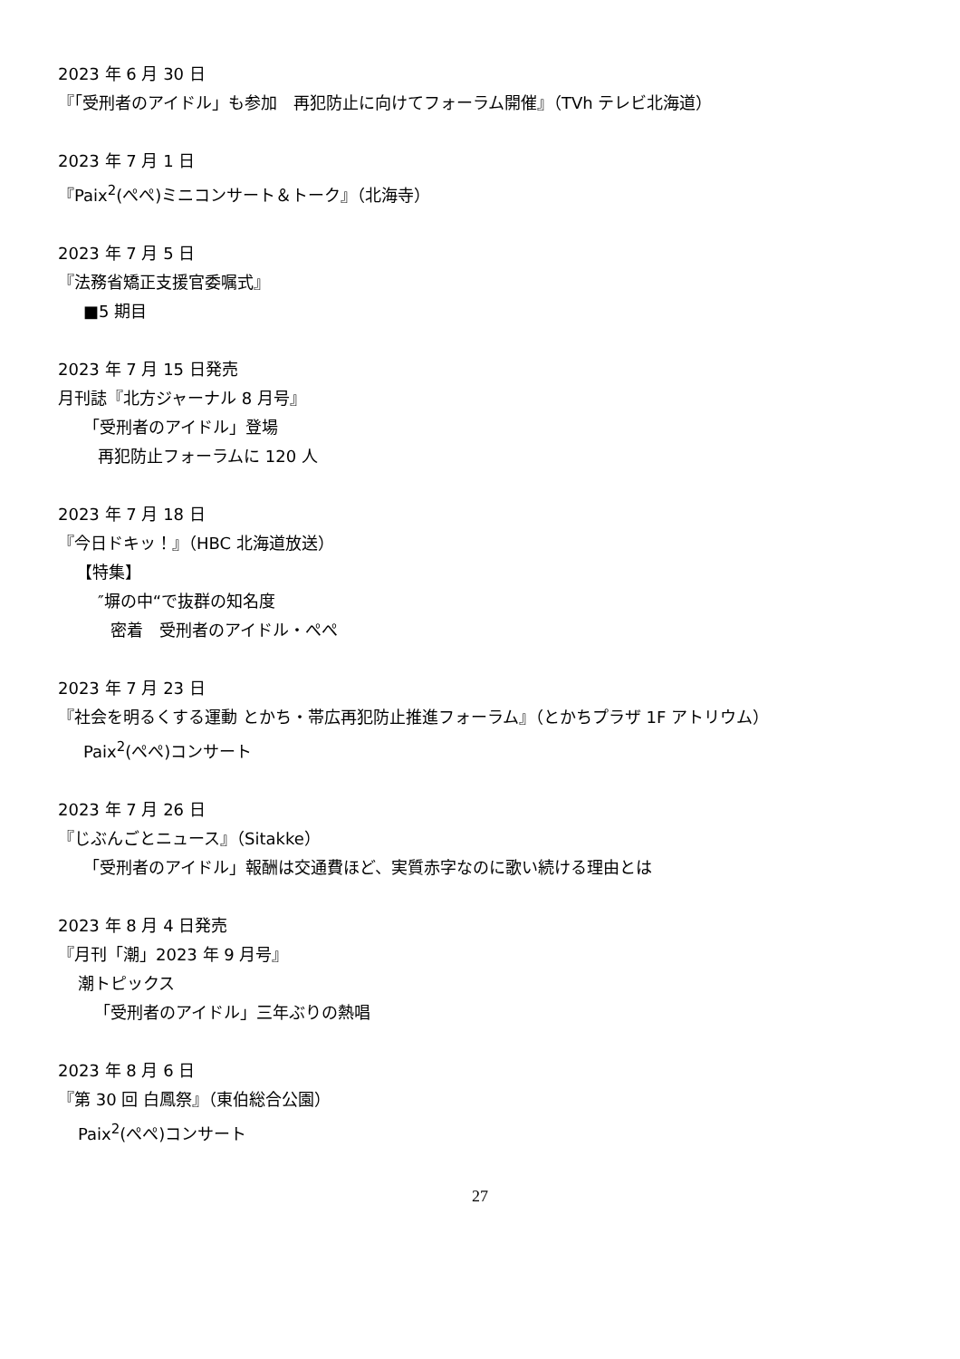2023 年 6 月 30 日
『「受刑者のアイドル」も参加　再犯防止に向けてフォーラム開催』（TVh テレビ北海道）
2023 年 7 月 1 日
『Paix<sup>2</sup>(ぺぺ)ミニコンサート＆トーク』（北海寺）
2023 年 7 月 5 日
『法務省矯正支援官委嘱式』
■5 期目
2023 年 7 月 15 日発売
月刊誌『北方ジャーナル 8 月号』
「受刑者のアイドル」登場
再犯防止フォーラムに 120 人
2023 年 7 月 18 日
『今日ドキッ！』（HBC 北海道放送）
【特集】
″塀の中“で抜群の知名度
密着　受刑者のアイドル・ぺぺ
2023 年 7 月 23 日
『社会を明るくする運動 とかち・帯広再犯防止推進フォーラム』（とかちプラザ 1F アトリウム）
Paix<sup>2</sup>(ぺぺ)コンサート
2023 年 7 月 26 日
『じぶんごとニュース』（Sitakke）
「受刑者のアイドル」報酬は交通費ほど、実質赤字なのに歌い続ける理由とは
2023 年 8 月 4 日発売
『月刊「潮」2023 年 9 月号』
潮トピックス
「受刑者のアイドル」三年ぶりの熱唱
2023 年 8 月 6 日
『第 30 回 白鳳祭』（東伯総合公園）
Paix<sup>2</sup>(ぺぺ)コンサート
27